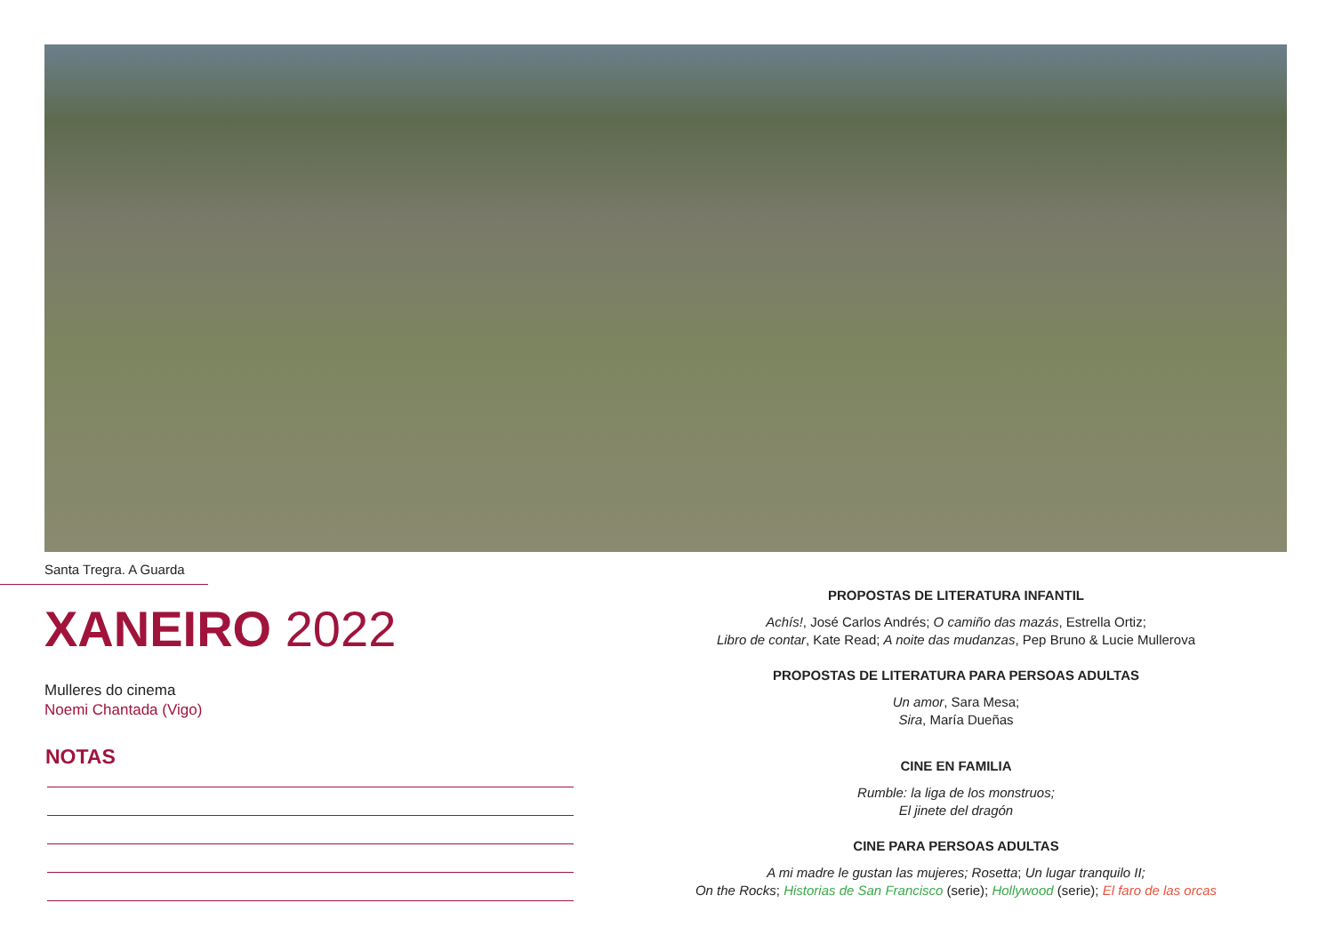Santa Tregra. A Guarda
XANEIRO 2022
Mulleres do cinema
Noemi Chantada (Vigo)
NOTAS
PROPOSTAS DE LITERATURA INFANTIL
Achís!, José Carlos Andrés; O camiño das mazás, Estrella Ortiz;
Libro de contar, Kate Read; A noite das mudanzas, Pep Bruno & Lucie Mullerova
PROPOSTAS DE LITERATURA PARA PERSOAS ADULTAS
Un amor, Sara Mesa;
Sira, María Dueñas
CINE EN FAMILIA
Rumble: la liga de los monstruos;
El jinete del dragón
CINE PARA PERSOAS ADULTAS
A mi madre le gustan las mujeres; Rosetta; Un lugar tranquilo II;
On the Rocks; Historias de San Francisco (serie); Hollywood (serie); El faro de las orcas